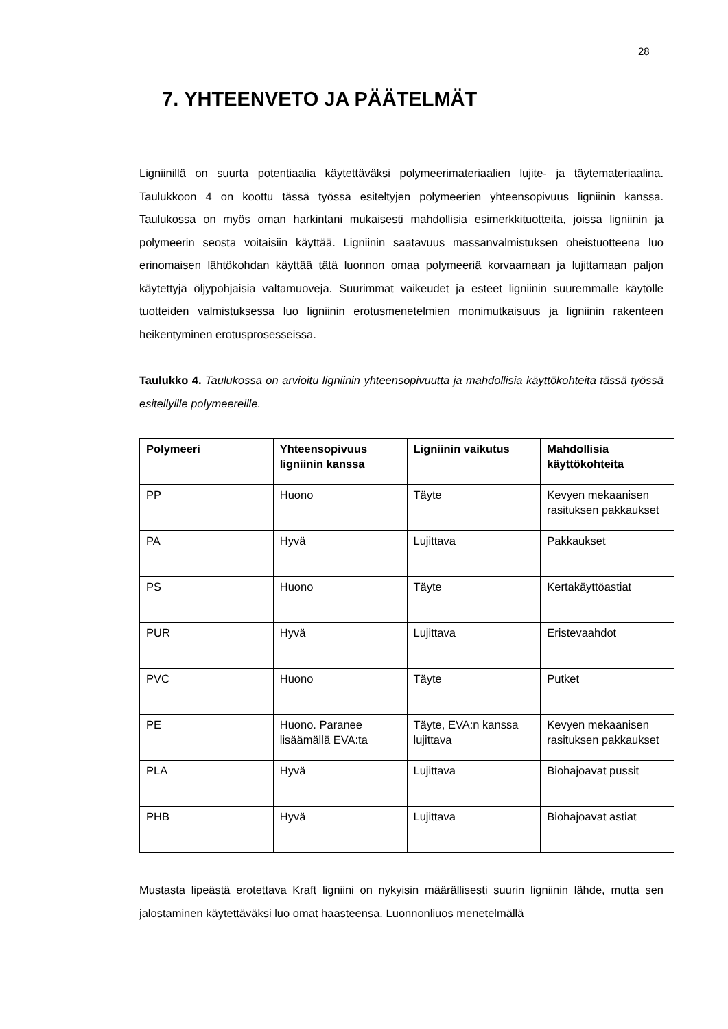28
7. YHTEENVETO JA PÄÄTELMÄT
Ligniinillä on suurta potentiaalia käytettäväksi polymeerimateriaalien lujite- ja täytemateriaalina. Taulukkoon 4 on koottu tässä työssä esiteltyjen polymeerien yhteensopivuus ligniinin kanssa. Taulukossa on myös oman harkintani mukaisesti mahdollisia esimerkkituotteita, joissa ligniinin ja polymeerin seosta voitaisiin käyttää. Ligniinin saatavuus massanvalmistuksen oheistuotteena luo erinomaisen lähtökohdan käyttää tätä luonnon omaa polymeeriä korvaamaan ja lujittamaan paljon käytettyjä öljypohjaisia valtamuoveja. Suurimmat vaikeudet ja esteet ligniinin suuremmalle käytölle tuotteiden valmistuksessa luo ligniinin erotusmenetelmien monimutkaisuus ja ligniinin rakenteen heikentyminen erotusprosesseissa.
Taulukko 4. Taulukossa on arvioitu ligniinin yhteensopivuutta ja mahdollisia käyttökohteita tässä työssä esitellyille polymeereille.
| Polymeeri | Yhteensopivuus ligniinin kanssa | Ligniinin vaikutus | Mahdollisia käyttökohteita |
| --- | --- | --- | --- |
| PP | Huono | Täyte | Kevyen mekaanisen rasituksen pakkaukset |
| PA | Hyvä | Lujittava | Pakkaukset |
| PS | Huono | Täyte | Kertakäyttöastiat |
| PUR | Hyvä | Lujittava | Eristevaahdot |
| PVC | Huono | Täyte | Putket |
| PE | Huono. Paranee lisäämällä EVA:ta | Täyte, EVA:n kanssa lujittava | Kevyen mekaanisen rasituksen pakkaukset |
| PLA | Hyvä | Lujittava | Biohajoavat pussit |
| PHB | Hyvä | Lujittava | Biohajoavat astiat |
Mustasta lipeästä erotettava Kraft ligniini on nykyisin määrällisesti suurin ligniinin lähde, mutta sen jalostaminen käytettäväksi luo omat haasteensa. Luonnonliuos menetelmällä